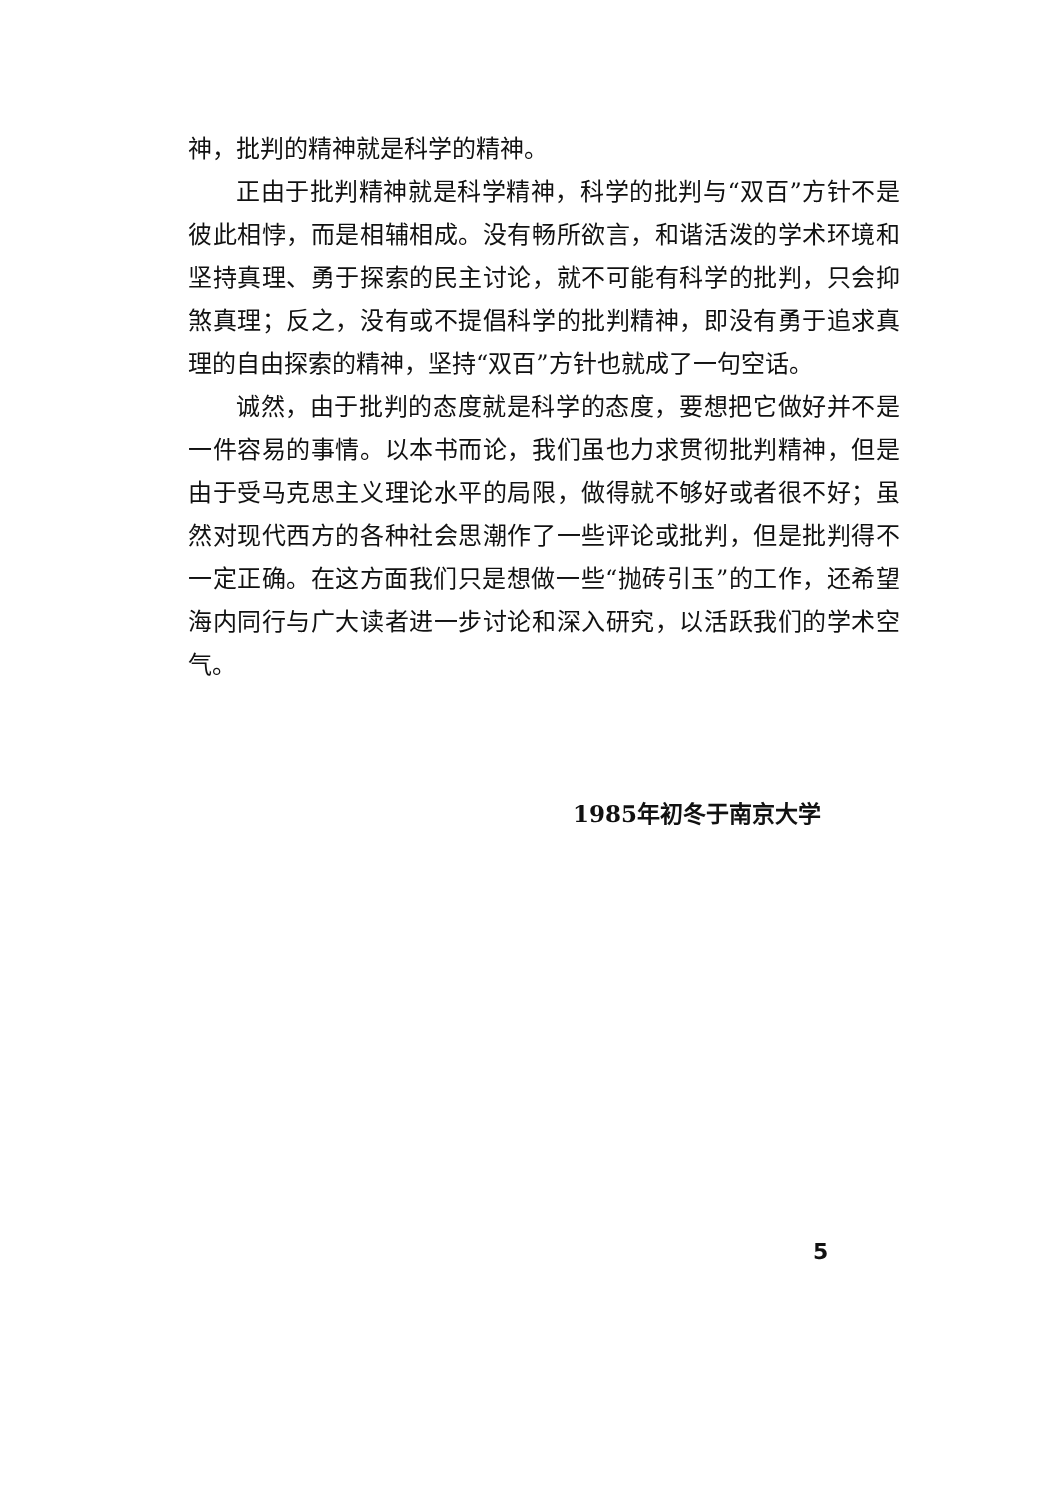神，批判的精神就是科学的精神。
正由于批判精神就是科学精神，科学的批判与“双百”方针不是彼此相悖，而是相辅相成。没有畅所欲言，和谐活泼的学术环境和坚持真理、勇于探索的民主讨论，就不可能有科学的批判，只会抑煞真理；反之，没有或不提倡科学的批判精神，即没有勇于追求真理的自由探索的精神，坚持“双百”方针也就成了一句空话。
诚然，由于批判的态度就是科学的态度，要想把它做好并不是一件容易的事情。以本书而论，我们虽也力求贯彻批判精神，但是由于受马克思主义理论水平的局限，做得就不够好或者很不好；虽然对现代西方的各种社会思潮作了一些评论或批判，但是批判得不一定正确。在这方面我们只是想做一些“抛砖引玉”的工作，还希望海内同行与广大读者进一步讨论和深入研究，以活跃我们的学术空气。
1985年初冬于南京大学
5